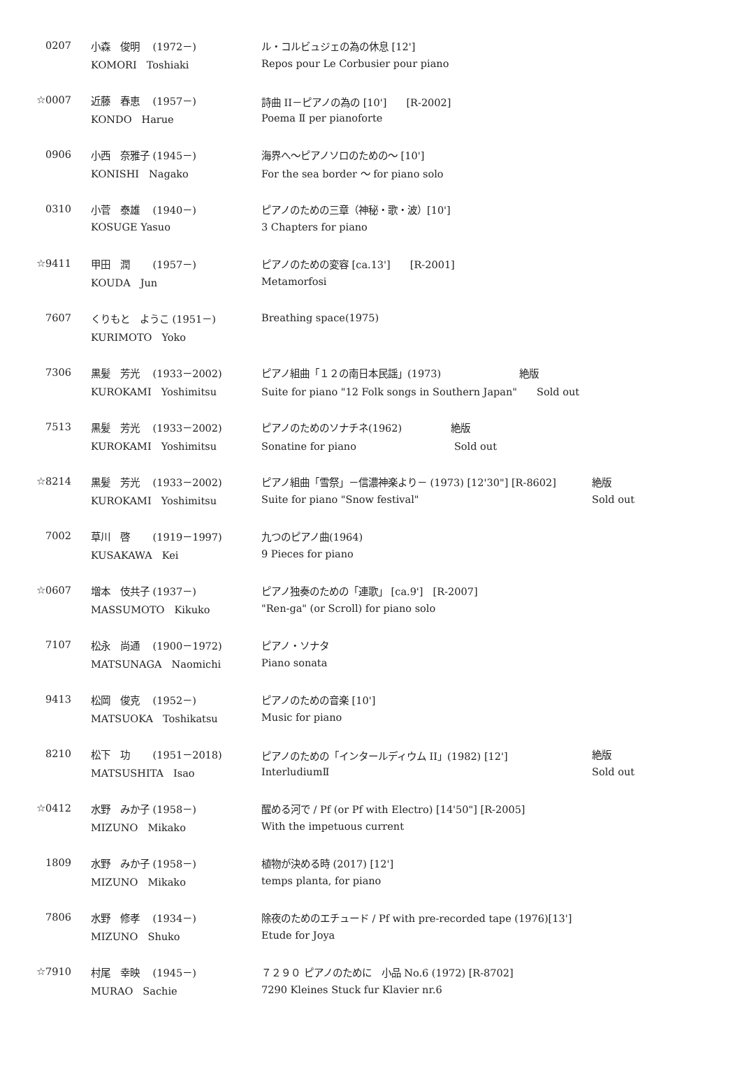| 0207 | 小森 俊明 (1972－) | ル・コルビュジェの為の休息 [12'] | |
| | KOMORI Toshiaki | Repos pour Le Corbusier pour piano | |
| ☆0007 | 近藤 春恵 (1957－) | 詩曲 II－ピアノの為の [10'] [R-2002] | |
| | KONDO Harue | Poema Ⅱ per pianoforte | |
| 0906 | 小西 奈雅子 (1945－) | 海界へ～ピアノソロのための～ [10'] | |
| | KONISHI Nagako | For the sea border ～ for piano solo | |
| 0310 | 小菅 泰雄 (1940－) | ピアノのための三章（神秘・歌・波）[10'] | |
| | KOSUGE Yasuo | 3 Chapters for piano | |
| ☆9411 | 甲田 潤 (1957－) | ピアノのための変容 [ca.13'] [R-2001] | |
| | KOUDA Jun | Metamorfosi | |
| 7607 | くりもと ようこ (1951－) | Breathing space(1975) | |
| | KURIMOTO Yoko | | |
| 7306 | 黒髪 芳光 (1933－2002) | ピアノ組曲「１２の南日本民謡」(1973) 絶版 | |
| | KUROKAMI Yoshimitsu | Suite for piano "12 Folk songs in Southern Japan" Sold out | |
| 7513 | 黒髪 芳光 (1933－2002) | ピアノのためのソナチネ(1962) 絶版 | |
| | KUROKAMI Yoshimitsu | Sonatine for piano Sold out | |
| ☆8214 | 黒髪 芳光 (1933－2002) | ピアノ組曲「雪祭」－信濃神楽より－ (1973) [12'30"] [R-8602] | 絶版 |
| | KUROKAMI Yoshimitsu | Suite for piano "Snow festival" | Sold out |
| 7002 | 草川 啓 (1919－1997) | 九つのピアノ曲(1964) | |
| | KUSAKAWA Kei | 9 Pieces for piano | |
| ☆0607 | 増本 伎共子 (1937－) | ピアノ独奏のための「連歌」 [ca.9'] [R-2007] | |
| | MASSUMOTO Kikuko | "Ren-ga" (or Scroll) for piano solo | |
| 7107 | 松永 尚通 (1900－1972) | ピアノ・ソナタ | |
| | MATSUNAGA Naomichi | Piano sonata | |
| 9413 | 松岡 俊克 (1952－) | ピアノのための音楽 [10'] | |
| | MATSUOKA Toshikatsu | Music for piano | |
| 8210 | 松下 功 (1951－2018) | ピアノのための「インタールディウム II」(1982) [12'] | 絶版 |
| | MATSUSHITA Isao | InterludiumⅡ | Sold out |
| ☆0412 | 水野 みか子 (1958－) | 醒める河で / Pf (or Pf with Electro) [14'50"] [R-2005] | |
| | MIZUNO Mikako | With the impetuous current | |
| 1809 | 水野 みか子 (1958－) | 植物が決める時 (2017) [12'] | |
| | MIZUNO Mikako | temps planta, for piano | |
| 7806 | 水野 修孝 (1934－) | 除夜のためのエチュード / Pf with pre-recorded tape (1976)[13'] | |
| | MIZUNO Shuko | Etude for Joya | |
| ☆7910 | 村尾 幸映 (1945－) | ７２９０ ピアノのために 小品 No.6 (1972) [R-8702] | |
| | MURAO Sachie | 7290 Kleines Stuck fur Klavier nr.6 | |